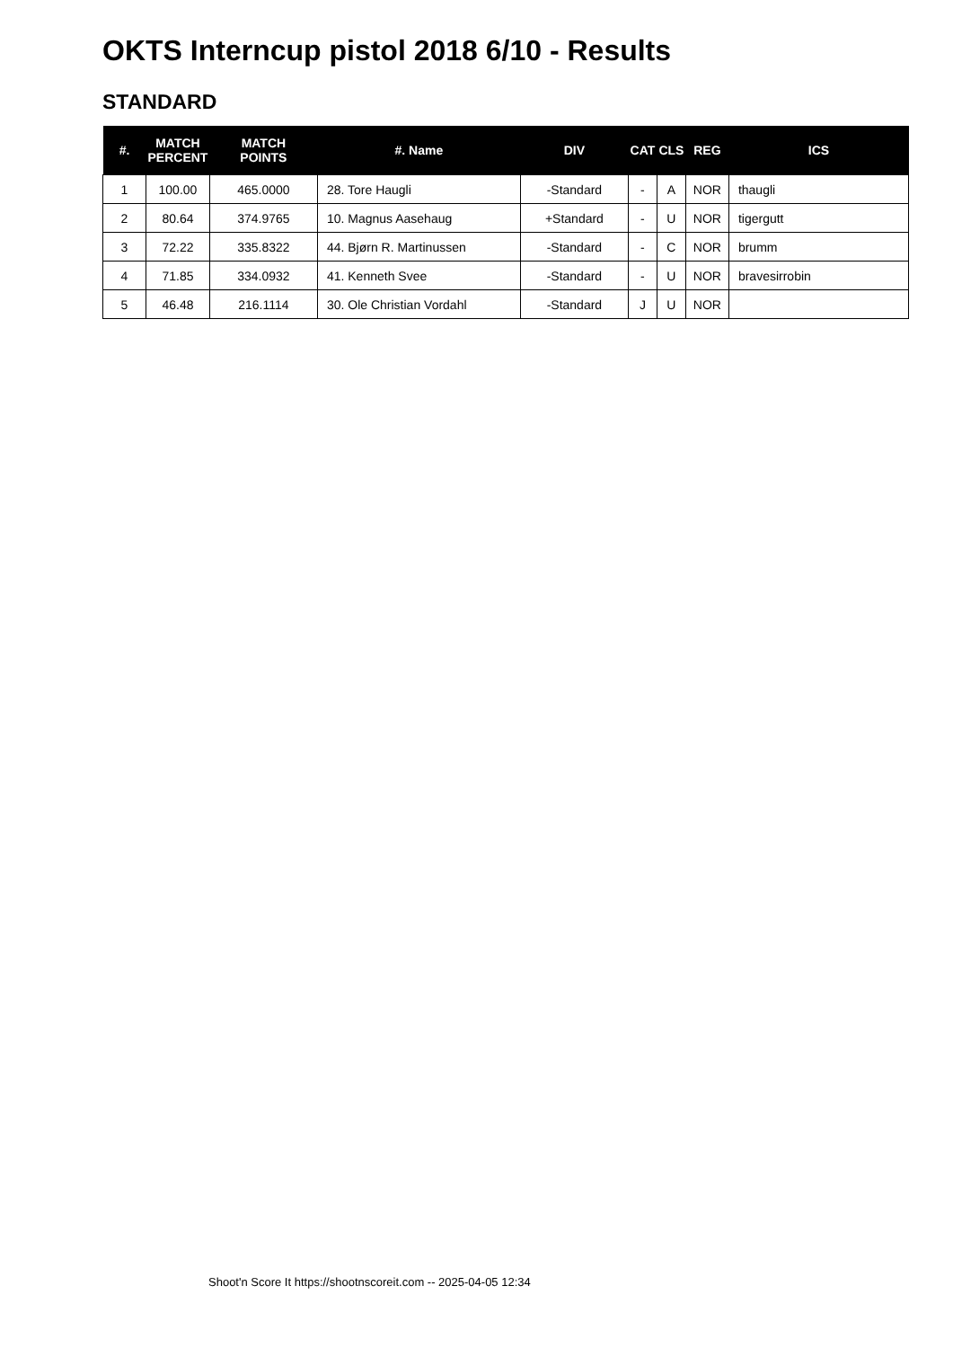OKTS Interncup pistol 2018 6/10 - Results
STANDARD
| #. | MATCH PERCENT | MATCH POINTS | #. Name | DIV | CAT | CLS | REG | ICS |
| --- | --- | --- | --- | --- | --- | --- | --- | --- |
| 1 | 100.00 | 465.0000 | 28. Tore Haugli | -Standard | - | A | NOR | thaugli |
| 2 | 80.64 | 374.9765 | 10. Magnus Aasehaug | +Standard | - | U | NOR | tigergutt |
| 3 | 72.22 | 335.8322 | 44. Bjørn R. Martinussen | -Standard | - | C | NOR | brumm |
| 4 | 71.85 | 334.0932 | 41. Kenneth Svee | -Standard | - | U | NOR | bravesirrobin |
| 5 | 46.48 | 216.1114 | 30. Ole Christian Vordahl | -Standard | J | U | NOR | |
Shoot'n Score It https://shootnscoreit.com -- 2025-04-05 12:34